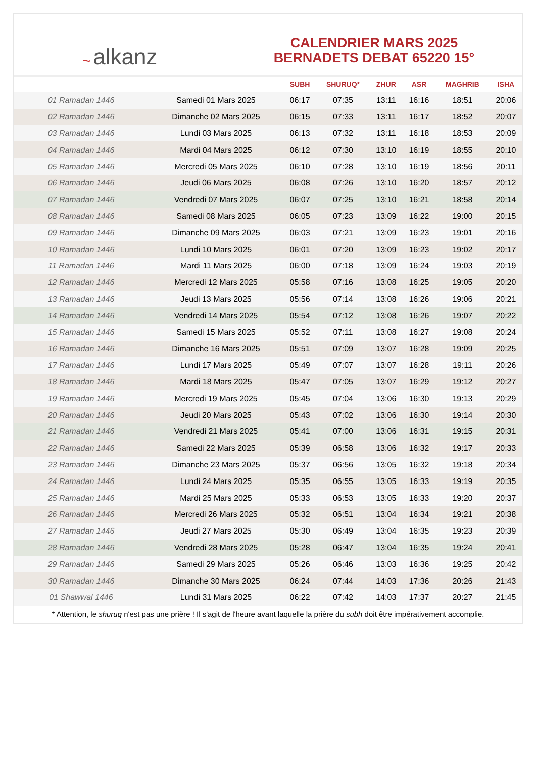~ alkanz
CALENDRIER MARS 2025
BERNADETS DEBAT 65220 15°
| | | SUBH | SHURUQ* | ZHUR | ASR | MAGHRIB | ISHA |
| --- | --- | --- | --- | --- | --- | --- | --- |
| 01 Ramadan 1446 | Samedi 01 Mars 2025 | 06:17 | 07:35 | 13:11 | 16:16 | 18:51 | 20:06 |
| 02 Ramadan 1446 | Dimanche 02 Mars 2025 | 06:15 | 07:33 | 13:11 | 16:17 | 18:52 | 20:07 |
| 03 Ramadan 1446 | Lundi 03 Mars 2025 | 06:13 | 07:32 | 13:11 | 16:18 | 18:53 | 20:09 |
| 04 Ramadan 1446 | Mardi 04 Mars 2025 | 06:12 | 07:30 | 13:10 | 16:19 | 18:55 | 20:10 |
| 05 Ramadan 1446 | Mercredi 05 Mars 2025 | 06:10 | 07:28 | 13:10 | 16:19 | 18:56 | 20:11 |
| 06 Ramadan 1446 | Jeudi 06 Mars 2025 | 06:08 | 07:26 | 13:10 | 16:20 | 18:57 | 20:12 |
| 07 Ramadan 1446 | Vendredi 07 Mars 2025 | 06:07 | 07:25 | 13:10 | 16:21 | 18:58 | 20:14 |
| 08 Ramadan 1446 | Samedi 08 Mars 2025 | 06:05 | 07:23 | 13:09 | 16:22 | 19:00 | 20:15 |
| 09 Ramadan 1446 | Dimanche 09 Mars 2025 | 06:03 | 07:21 | 13:09 | 16:23 | 19:01 | 20:16 |
| 10 Ramadan 1446 | Lundi 10 Mars 2025 | 06:01 | 07:20 | 13:09 | 16:23 | 19:02 | 20:17 |
| 11 Ramadan 1446 | Mardi 11 Mars 2025 | 06:00 | 07:18 | 13:09 | 16:24 | 19:03 | 20:19 |
| 12 Ramadan 1446 | Mercredi 12 Mars 2025 | 05:58 | 07:16 | 13:08 | 16:25 | 19:05 | 20:20 |
| 13 Ramadan 1446 | Jeudi 13 Mars 2025 | 05:56 | 07:14 | 13:08 | 16:26 | 19:06 | 20:21 |
| 14 Ramadan 1446 | Vendredi 14 Mars 2025 | 05:54 | 07:12 | 13:08 | 16:26 | 19:07 | 20:22 |
| 15 Ramadan 1446 | Samedi 15 Mars 2025 | 05:52 | 07:11 | 13:08 | 16:27 | 19:08 | 20:24 |
| 16 Ramadan 1446 | Dimanche 16 Mars 2025 | 05:51 | 07:09 | 13:07 | 16:28 | 19:09 | 20:25 |
| 17 Ramadan 1446 | Lundi 17 Mars 2025 | 05:49 | 07:07 | 13:07 | 16:28 | 19:11 | 20:26 |
| 18 Ramadan 1446 | Mardi 18 Mars 2025 | 05:47 | 07:05 | 13:07 | 16:29 | 19:12 | 20:27 |
| 19 Ramadan 1446 | Mercredi 19 Mars 2025 | 05:45 | 07:04 | 13:06 | 16:30 | 19:13 | 20:29 |
| 20 Ramadan 1446 | Jeudi 20 Mars 2025 | 05:43 | 07:02 | 13:06 | 16:30 | 19:14 | 20:30 |
| 21 Ramadan 1446 | Vendredi 21 Mars 2025 | 05:41 | 07:00 | 13:06 | 16:31 | 19:15 | 20:31 |
| 22 Ramadan 1446 | Samedi 22 Mars 2025 | 05:39 | 06:58 | 13:06 | 16:32 | 19:17 | 20:33 |
| 23 Ramadan 1446 | Dimanche 23 Mars 2025 | 05:37 | 06:56 | 13:05 | 16:32 | 19:18 | 20:34 |
| 24 Ramadan 1446 | Lundi 24 Mars 2025 | 05:35 | 06:55 | 13:05 | 16:33 | 19:19 | 20:35 |
| 25 Ramadan 1446 | Mardi 25 Mars 2025 | 05:33 | 06:53 | 13:05 | 16:33 | 19:20 | 20:37 |
| 26 Ramadan 1446 | Mercredi 26 Mars 2025 | 05:32 | 06:51 | 13:04 | 16:34 | 19:21 | 20:38 |
| 27 Ramadan 1446 | Jeudi 27 Mars 2025 | 05:30 | 06:49 | 13:04 | 16:35 | 19:23 | 20:39 |
| 28 Ramadan 1446 | Vendredi 28 Mars 2025 | 05:28 | 06:47 | 13:04 | 16:35 | 19:24 | 20:41 |
| 29 Ramadan 1446 | Samedi 29 Mars 2025 | 05:26 | 06:46 | 13:03 | 16:36 | 19:25 | 20:42 |
| 30 Ramadan 1446 | Dimanche 30 Mars 2025 | 06:24 | 07:44 | 14:03 | 17:36 | 20:26 | 21:43 |
| 01 Shawwal 1446 | Lundi 31 Mars 2025 | 06:22 | 07:42 | 14:03 | 17:37 | 20:27 | 21:45 |
* Attention, le shuruq n'est pas une prière ! Il s'agit de l'heure avant laquelle la prière du subh doit être impérativement accomplie.